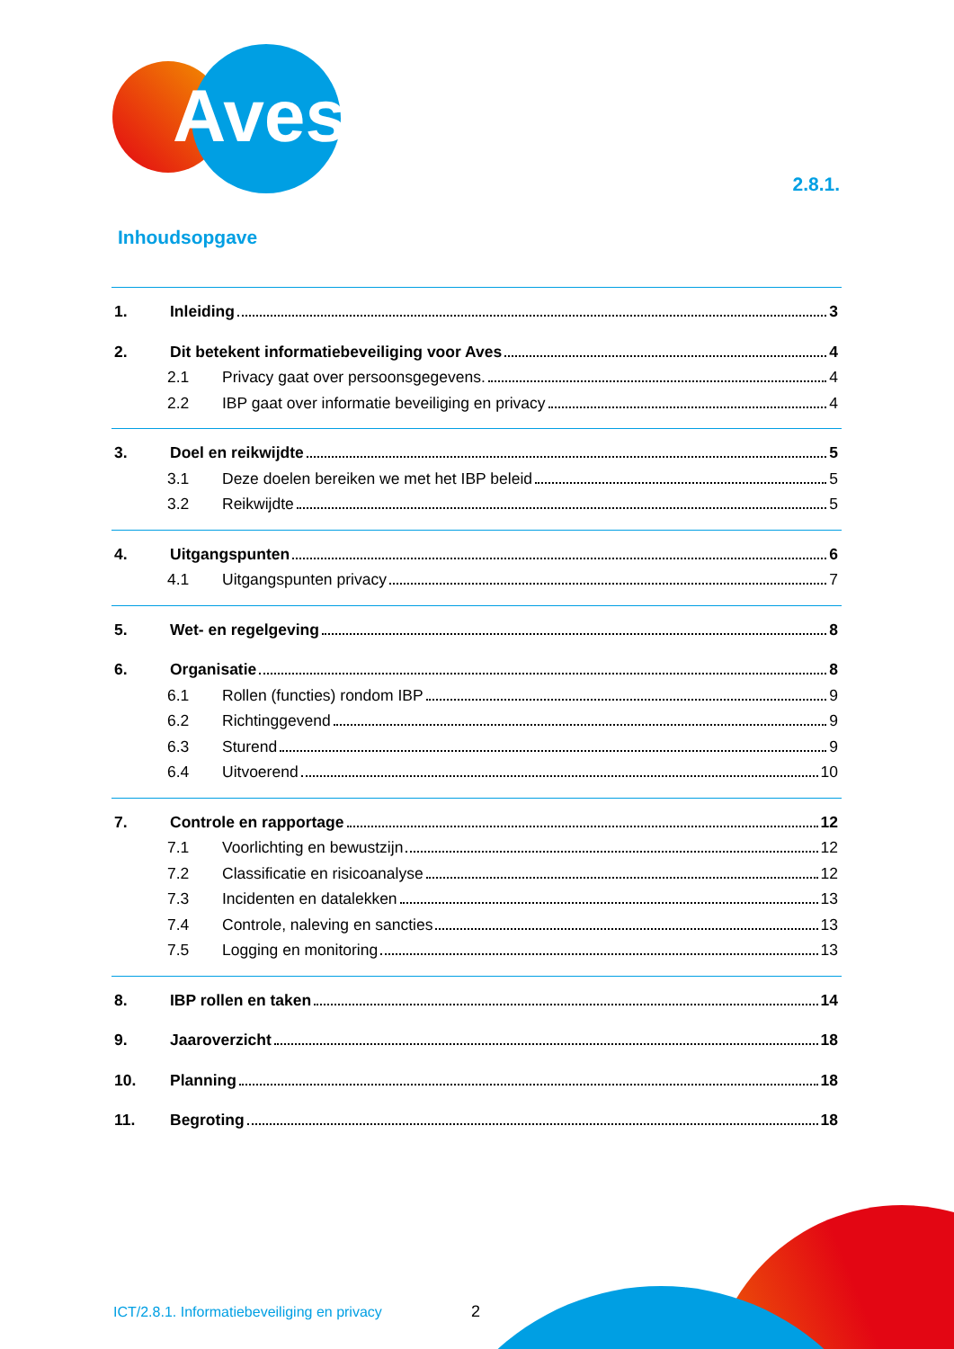Aves
2.8.1.
Inhoudsopgave
1. Inleiding 3
2. Dit betekent informatiebeveiliging voor Aves 4
2.1 Privacy gaat over persoonsgegevens. 4
2.2 IBP gaat over informatie beveiliging en privacy 4
3. Doel en reikwijdte 5
3.1 Deze doelen bereiken we met het IBP beleid 5
3.2 Reikwijdte 5
4. Uitgangspunten 6
4.1 Uitgangspunten privacy 7
5. Wet- en regelgeving 8
6. Organisatie 8
6.1 Rollen (functies) rondom IBP 9
6.2 Richtinggevend 9
6.3 Sturend 9
6.4 Uitvoerend 10
7. Controle en rapportage 12
7.1 Voorlichting en bewustzijn 12
7.2 Classificatie en risicoanalyse 12
7.3 Incidenten en datalekken 13
7.4 Controle, naleving en sancties 13
7.5 Logging en monitoring 13
8. IBP rollen en taken 14
9. Jaaroverzicht 18
10. Planning 18
11. Begroting 18
ICT/2.8.1. Informatiebeveiliging en privacy
2